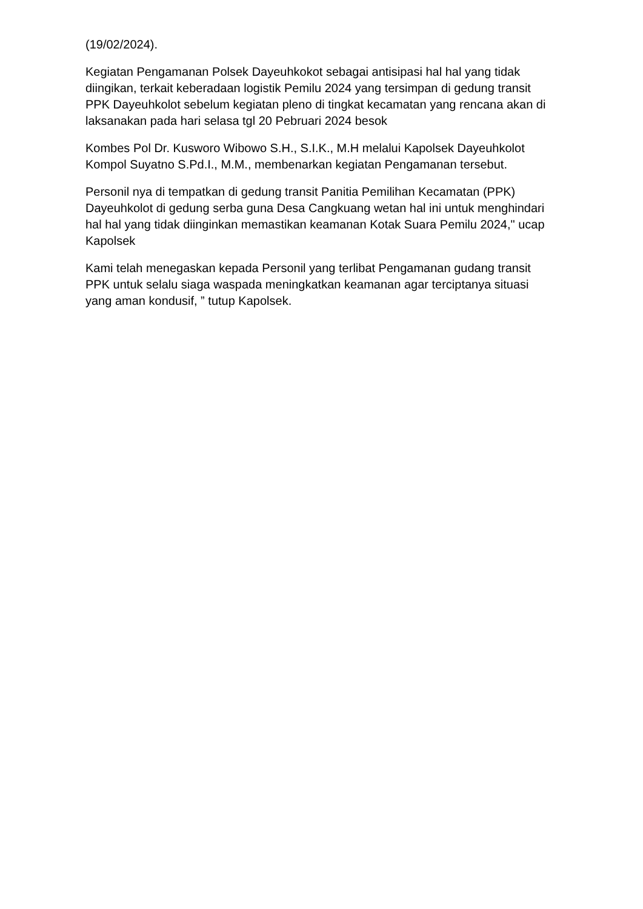(19/02/2024).
Kegiatan Pengamanan Polsek Dayeuhkokot sebagai antisipasi hal hal yang tidak diingikan, terkait keberadaan logistik Pemilu 2024 yang tersimpan di gedung transit PPK Dayeuhkolot sebelum kegiatan pleno di tingkat kecamatan yang rencana akan di laksanakan pada hari selasa tgl 20 Pebruari 2024 besok
Kombes Pol Dr. Kusworo Wibowo S.H., S.I.K., M.H melalui Kapolsek Dayeuhkolot Kompol Suyatno S.Pd.I., M.M., membenarkan kegiatan Pengamanan tersebut.
Personil nya di tempatkan di gedung transit Panitia Pemilihan Kecamatan (PPK) Dayeuhkolot di gedung serba guna Desa Cangkuang wetan hal ini untuk menghindari hal hal yang tidak diinginkan memastikan keamanan Kotak Suara Pemilu 2024," ucap Kapolsek
Kami telah menegaskan kepada Personil yang terlibat Pengamanan gudang transit PPK untuk selalu siaga waspada meningkatkan keamanan agar terciptanya situasi yang aman kondusif, ” tutup Kapolsek.